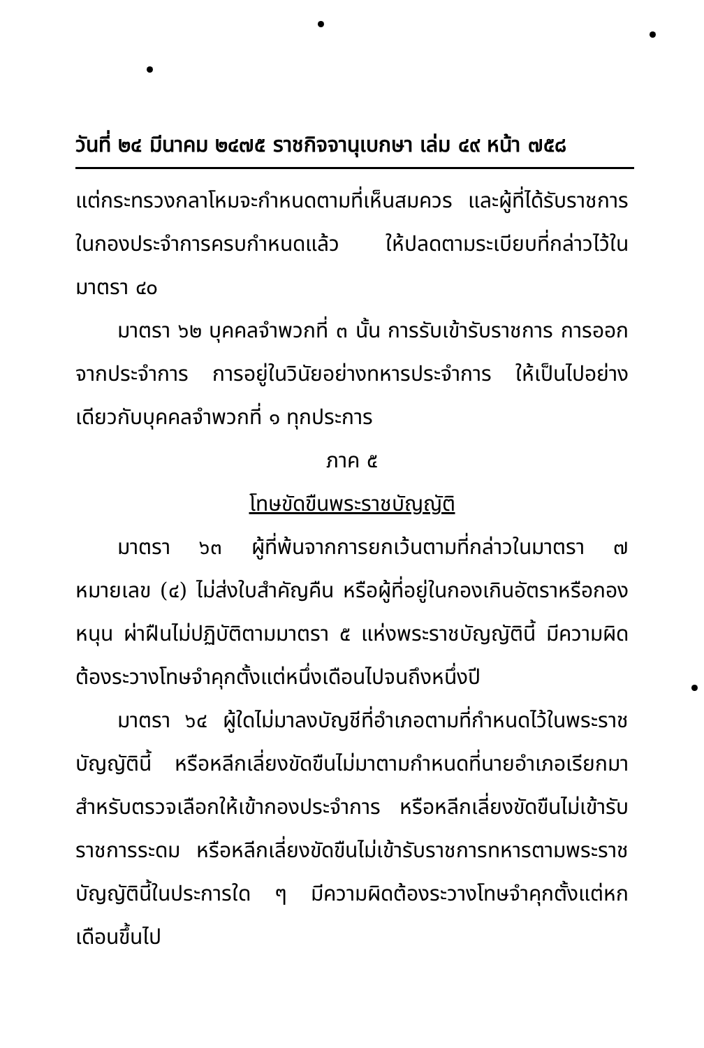วันที่ ๒๔ มีนาคม ๒๔๗๕ ราชกิจจานุเบกษา เล่ม ๔๙ หน้า ๗๕๘
แต่กระทรวงกลาโหมจะกำหนดตามที่เห็นสมควร และผู้ที่ได้รับราชการในกองประจำการครบกำหนดแล้ว ให้ปลดตามระเบียบที่กล่าวไว้ในมาตรา ๔๐
มาตรา ๖๒ บุคคลจำพวกที่ ๓ นั้น การรับเข้ารับราชการ การออกจากประจำการ การอยู่ในวินัยอย่างทหารประจำการ ให้เป็นไปอย่างเดียวกับบุคคลจำพวกที่ ๑ ทุกประการ
ภาค ๕
โทษขัดขืนพระราชบัญญัติ
มาตรา ๖๓ ผู้ที่พ้นจากการยกเว้นตามที่กล่าวในมาตรา ๗ หมายเลข (๔) ไม่ส่งใบสำคัญคืน หรือผู้ที่อยู่ในกองเกินอัตราหรือกองหนุน ผ่าฝืนไม่ปฏิบัติตามมาตรา ๕ แห่งพระราชบัญญัตินี้ มีความผิดต้องระวางโทษจำคุกตั้งแต่หนึ่งเดือนไปจนถึงหนึ่งปี
มาตรา ๖๔ ผู้ใดไม่มาลงบัญชีที่อำเภอตามที่กำหนดไว้ในพระราชบัญญัตินี้ หรือหลีกเลี่ยงขัดขืนไม่มาตามกำหนดที่นายอำเภอเรียกมาสำหรับตรวจเลือกให้เข้ากองประจำการ หรือหลีกเลี่ยงขัดขืนไม่เข้ารับราชการระดม หรือหลีกเลี่ยงขัดขืนไม่เข้ารับราชการทหารตามพระราชบัญญัตินี้ในประการใด ๆ มีความผิดต้องระวางโทษจำคุกตั้งแต่หกเดือนขึ้นไป